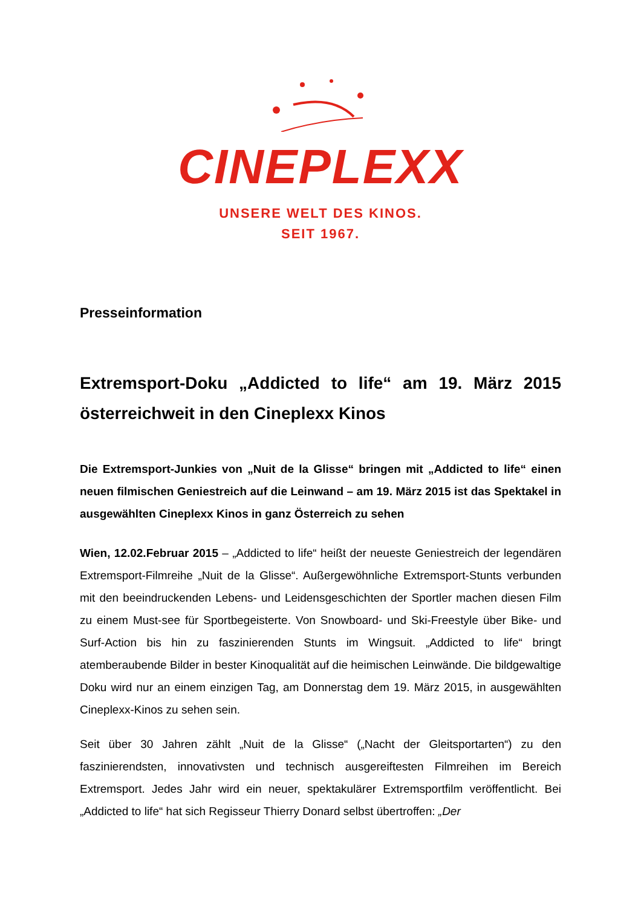CINEPLEXX
UNSERE WELT DES KINOS.
SEIT 1967.
Presseinformation
Extremsport-Doku „Addicted to life“ am 19. März 2015 österreichweit in den Cineplexx Kinos
Die Extremsport-Junkies von „Nuit de la Glisse“ bringen mit „Addicted to life“ einen neuen filmischen Geniestreich auf die Leinwand – am 19. März 2015 ist das Spektakel in ausgewählten Cineplexx Kinos in ganz Österreich zu sehen
Wien, 12.02.Februar 2015 – „Addicted to life“ heißt der neueste Geniestreich der legendären Extremsport-Filmreihe „Nuit de la Glisse“. Außergewöhnliche Extremsport-Stunts verbunden mit den beeindruckenden Lebens- und Leidensgeschichten der Sportler machen diesen Film zu einem Must-see für Sportbegeisterte. Von Snowboard- und Ski-Freestyle über Bike- und Surf-Action bis hin zu faszinierenden Stunts im Wingsuit. „Addicted to life“ bringt atemberaubende Bilder in bester Kinoqualität auf die heimischen Leinwände. Die bildgewaltige Doku wird nur an einem einzigen Tag, am Donnerstag dem 19. März 2015, in ausgewählten Cineplexx-Kinos zu sehen sein.
Seit über 30 Jahren zählt „Nuit de la Glisse“ („Nacht der Gleitsportarten“) zu den faszinierendsten, innovativsten und technisch ausgereiftesten Filmreihen im Bereich Extremsport. Jedes Jahr wird ein neuer, spektakulärer Extremsportfilm veröffentlicht. Bei „Addicted to life“ hat sich Regisseur Thierry Donard selbst übertroffen: „Der